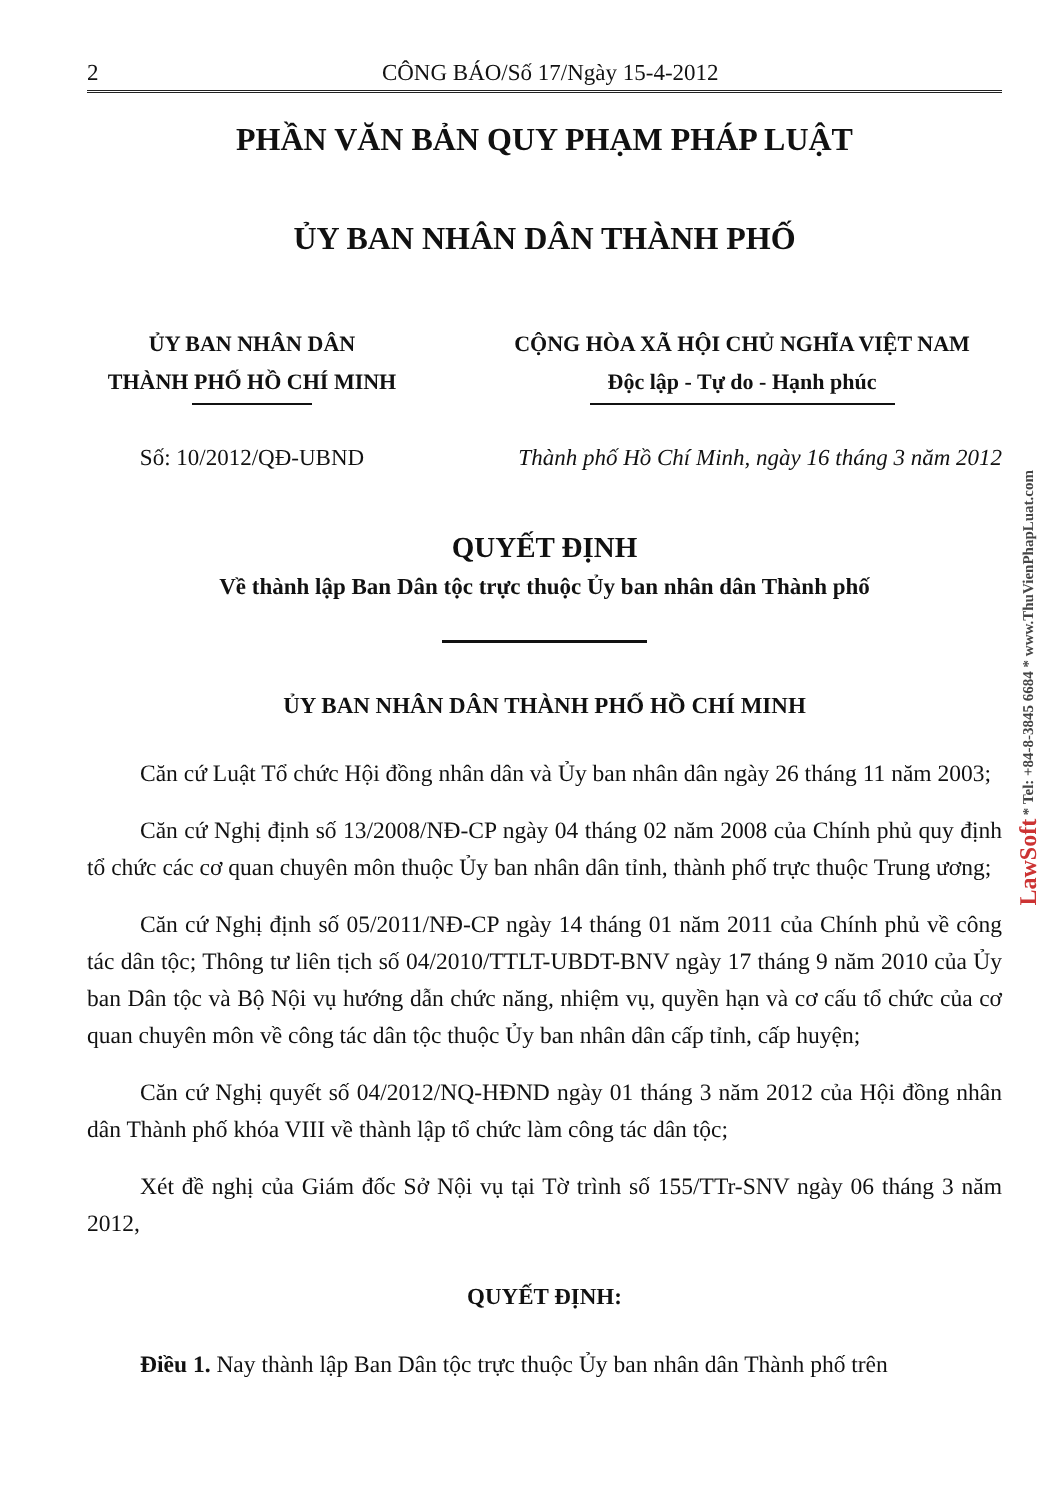2 CÔNG BÁO/Số 17/Ngày 15-4-2012
PHẦN VĂN BẢN QUY PHẠM PHÁP LUẬT
ỦY BAN NHÂN DÂN THÀNH PHỐ
ỦY BAN NHÂN DÂN
THÀNH PHỐ HỒ CHÍ MINH
CỘNG HÒA XÃ HỘI CHỦ NGHĨA VIỆT NAM
Độc lập - Tự do - Hạnh phúc
Số: 10/2012/QĐ-UBND Thành phố Hồ Chí Minh, ngày 16 tháng 3 năm 2012
QUYẾT ĐỊNH
Về thành lập Ban Dân tộc trực thuộc Ủy ban nhân dân Thành phố
ỦY BAN NHÂN DÂN THÀNH PHỐ HỒ CHÍ MINH
Căn cứ Luật Tổ chức Hội đồng nhân dân và Ủy ban nhân dân ngày 26 tháng 11 năm 2003;
Căn cứ Nghị định số 13/2008/NĐ-CP ngày 04 tháng 02 năm 2008 của Chính phủ quy định tổ chức các cơ quan chuyên môn thuộc Ủy ban nhân dân tỉnh, thành phố trực thuộc Trung ương;
Căn cứ Nghị định số 05/2011/NĐ-CP ngày 14 tháng 01 năm 2011 của Chính phủ về công tác dân tộc; Thông tư liên tịch số 04/2010/TTLT-UBDT-BNV ngày 17 tháng 9 năm 2010 của Ủy ban Dân tộc và Bộ Nội vụ hướng dẫn chức năng, nhiệm vụ, quyền hạn và cơ cấu tổ chức của cơ quan chuyên môn về công tác dân tộc thuộc Ủy ban nhân dân cấp tỉnh, cấp huyện;
Căn cứ Nghị quyết số 04/2012/NQ-HĐND ngày 01 tháng 3 năm 2012 của Hội đồng nhân dân Thành phố khóa VIII về thành lập tổ chức làm công tác dân tộc;
Xét đề nghị của Giám đốc Sở Nội vụ tại Tờ trình số 155/TTr-SNV ngày 06 tháng 3 năm 2012,
QUYẾT ĐỊNH:
Điều 1. Nay thành lập Ban Dân tộc trực thuộc Ủy ban nhân dân Thành phố trên
LawSoft * Tel: +84-8-3845 6684 * www.ThuVienPhapLuat.com